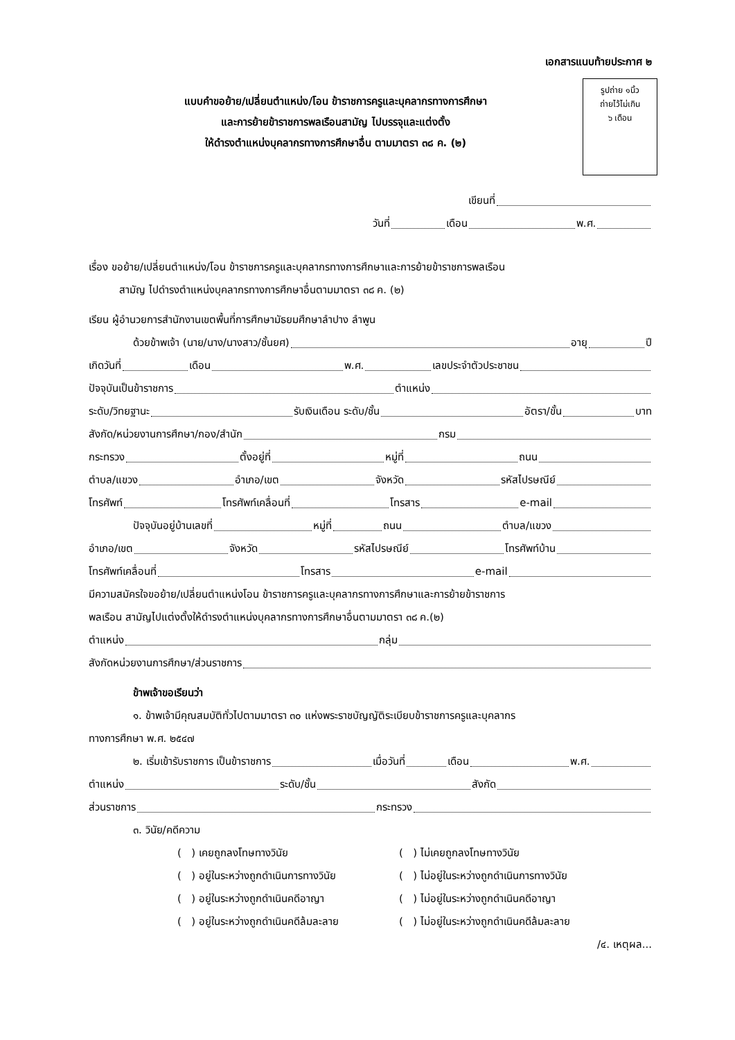เอกสารแนบท้ายประกาศ ๒
แบบคำขอย้าย/เปลี่ยนตำแหน่ง/โอน ข้าราชการครูและบุคลากรทางการศึกษา
และการย้ายข้าราชการพลเรือนสามัญ ไปบรรจุและแต่งตั้ง
ให้ดำรงตำแหน่งบุคลากรทางการศึกษาอื่น ตามมาตรา ๓๘ ค. (๒)
รูปถ่าย ๑นิ้ว
ถ่ายไว้ไม่เกิน
๖ เดือน
เขียนที่
วันที่ เดือน พ.ศ.
เรื่อง ขอย้าย/เปลี่ยนตำแหน่ง/โอน ข้าราชการครูและบุคลากรทางการศึกษาและการย้ายข้าราชการพลเรือน
สามัญ ไปดำรงตำแหน่งบุคลากรทางการศึกษาอื่นตามมาตรา ๓๘ ค. (๒)
เรียน ผู้อำนวยการสำนักงานเขตพื้นที่การศึกษามัธยมศึกษาลำปาง ลำพูน
ด้วยข้าพเจ้า (นาย/นาง/นางสาว/ชั้นยศ) อายุ ปี
เกิดวันที่ เดือน พ.ศ. เลขประจำตัวประชาชน
ปัจจุบันเป็นข้าราชการ ตำแหน่ง
ระดับ/วิทยฐานะ รับเงินเดือน ระดับ/ชั้น อัตรา/ขั้น บาท
สังกัด/หน่วยงานการศึกษา/กอง/สำนัก กรม
กระทรวง ตั้งอยู่ที่ หมู่ที่ ถนน
ตำบล/แขวง อำเภอ/เขต จังหวัด รหัสไปรษณีย์
โทรศัพท์ โทรศัพท์เคลื่อนที่ โทรสาร e-mail
ปัจจุบันอยู่บ้านเลขที่ หมู่ที่ ถนน ตำบล/แขวง
อำเภอ/เขต จังหวัด รหัสไปรษณีย์ โทรศัพท์บ้าน
โทรศัพท์เคลื่อนที่ โทรสาร e-mail
มีความสมัครใจขอย้าย/เปลี่ยนตำแหน่งโอน ข้าราชการครูและบุคลากรทางการศึกษาและการย้ายข้าราชการ
พลเรือน สามัญไปแต่งตั้งให้ดำรงตำแหน่งบุคลากรทางการศึกษาอื่นตามมาตรา ๓๘ ค.(๒)
ตำแหน่ง กลุ่ม
สังกัดหน่วยงานการศึกษา/ส่วนราชการ
ข้าพเจ้าขอเรียนว่า
๑. ข้าพเจ้ามีคุณสมบัติทั่วไปตามมาตรา ๓๐ แห่งพระราชบัญญัติระเบียบข้าราชการครูและบุคลากร
ทางการศึกษา พ.ศ. ๒๕๔๗
๒. เริ่มเข้ารับราชการ เป็นข้าราชการ เมื่อวันที่ เดือน พ.ศ.
ตำแหน่ง ระดับ/ชั้น สังกัด
ส่วนราชการ กระทรวง
๓. วินัย/คดีความ
( ) เคยถูกลงโทษทางวินัย ( ) ไม่เคยถูกลงโทษทางวินัย ( ) อยู่ในระหว่างถูกดำเนินการทางวินัย ( ) ไม่อยู่ในระหว่างถูกดำเนินการทางวินัย ( ) อยู่ในระหว่างถูกดำเนินคดีอาญา ( ) ไม่อยู่ในระหว่างถูกดำเนินคดีอาญา ( ) อยู่ในระหว่างถูกดำเนินคดีล้มละลาย ( ) ไม่อยู่ในระหว่างถูกดำเนินคดีล้มละลาย
/๔. เหตุผล...